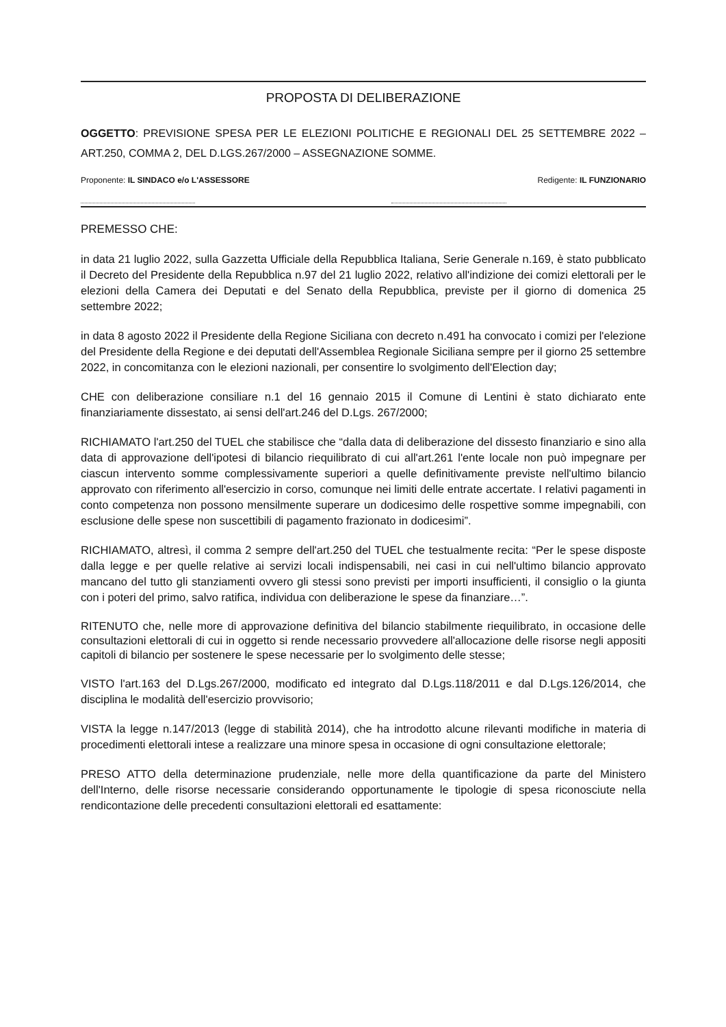PROPOSTA DI DELIBERAZIONE
OGGETTO: PREVISIONE SPESA PER LE ELEZIONI POLITICHE E REGIONALI DEL 25 SETTEMBRE 2022 – ART.250, COMMA 2, DEL D.LGS.267/2000 – ASSEGNAZIONE SOMME.
Proponente: IL SINDACO e/o L'ASSESSORE
Redigente: IL FUNZIONARIO
PREMESSO CHE:
in data 21 luglio 2022, sulla Gazzetta Ufficiale della Repubblica Italiana, Serie Generale n.169, è stato pubblicato il Decreto del Presidente della Repubblica n.97 del 21 luglio 2022, relativo all'indizione dei comizi elettorali per le elezioni della Camera dei Deputati e del Senato della Repubblica, previste per il giorno di domenica 25 settembre 2022;
in data 8 agosto 2022 il Presidente della Regione Siciliana con decreto n.491 ha convocato i comizi per l'elezione del Presidente della Regione e dei deputati dell'Assemblea Regionale Siciliana sempre per il giorno 25 settembre 2022, in concomitanza con le elezioni nazionali, per consentire lo svolgimento dell'Election day;
CHE con deliberazione consiliare n.1 del 16 gennaio 2015 il Comune di Lentini è stato dichiarato ente finanziariamente dissestato, ai sensi dell'art.246 del D.Lgs. 267/2000;
RICHIAMATO l'art.250 del TUEL che stabilisce che “dalla data di deliberazione del dissesto finanziario e sino alla data di approvazione dell'ipotesi di bilancio riequilibrato di cui all'art.261 l'ente locale non può impegnare per ciascun intervento somme complessivamente superiori a quelle definitivamente previste nell'ultimo bilancio approvato con riferimento all'esercizio in corso, comunque nei limiti delle entrate accertate. I relativi pagamenti in conto competenza non possono mensilmente superare un dodicesimo delle rospettive somme impegnabili, con esclusione delle spese non suscettibili di pagamento frazionato in dodicesimi”.
RICHIAMATO, altresì, il comma 2 sempre dell'art.250 del TUEL che testualmente recita: “Per le spese disposte dalla legge e per quelle relative ai servizi locali indispensabili, nei casi in cui nell'ultimo bilancio approvato mancano del tutto gli stanziamenti ovvero gli stessi sono previsti per importi insufficienti, il consiglio o la giunta con i poteri del primo, salvo ratifica, individua con deliberazione le spese da finanziare…”.
RITENUTO che, nelle more di approvazione definitiva del bilancio stabilmente riequilibrato, in occasione delle consultazioni elettorali di cui in oggetto si rende necessario provvedere all'allocazione delle risorse negli appositi capitoli di bilancio per sostenere le spese necessarie per lo svolgimento delle stesse;
VISTO l'art.163 del D.Lgs.267/2000, modificato ed integrato dal D.Lgs.118/2011 e dal D.Lgs.126/2014, che disciplina le modalità dell'esercizio provvisorio;
VISTA la legge n.147/2013 (legge di stabilità 2014), che ha introdotto alcune rilevanti modifiche in materia di procedimenti elettorali intese a realizzare una minore spesa in occasione di ogni consultazione elettorale;
PRESO ATTO della determinazione prudenziale, nelle more della quantificazione da parte del Ministero dell'Interno, delle risorse necessarie considerando opportunamente le tipologie di spesa riconosciute nella rendicontazione delle precedenti consultazioni elettorali ed esattamente: